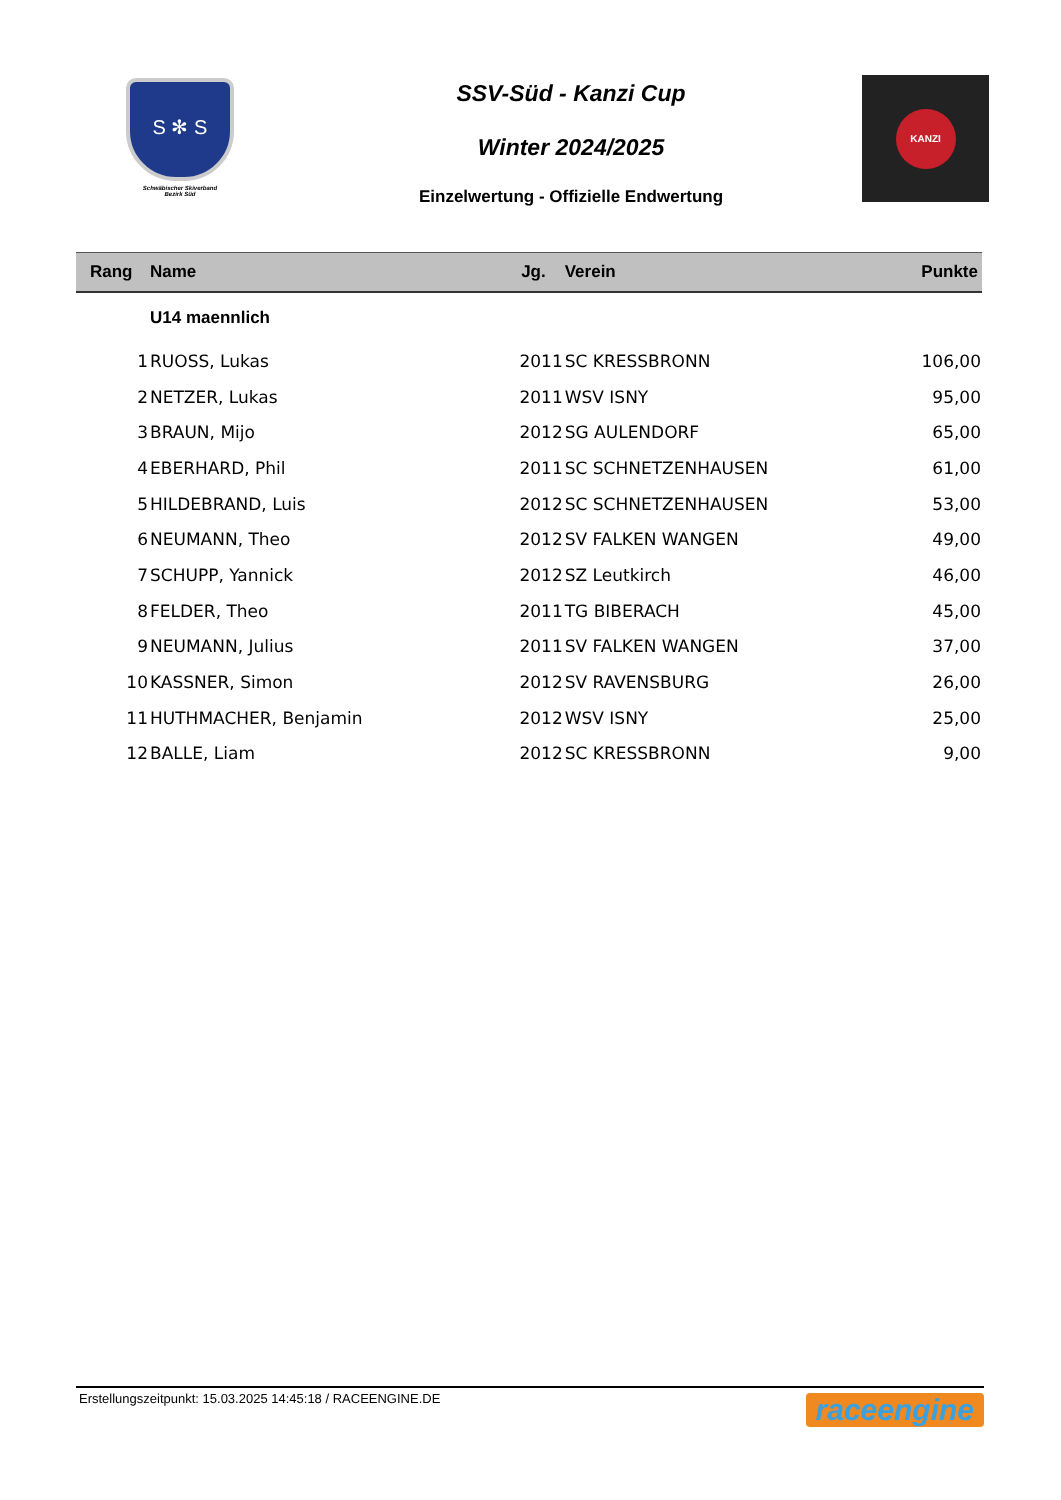S ✻ S
Schwäbischer Skiverband
Bezirk Süd
SSV-Süd - Kanzi Cup
Winter 2024/2025
Einzelwertung - Offizielle Endwertung
KANZI
| Rang | Name | Jg. | Verein | Punkte |
| --- | --- | --- | --- | --- |
| | U14 maennlich | | | |
| 1 | RUOSS, Lukas | 2011 | SC KRESSBRONN | 106,00 |
| 2 | NETZER, Lukas | 2011 | WSV ISNY | 95,00 |
| 3 | BRAUN, Mijo | 2012 | SG AULENDORF | 65,00 |
| 4 | EBERHARD, Phil | 2011 | SC SCHNETZENHAUSEN | 61,00 |
| 5 | HILDEBRAND, Luis | 2012 | SC SCHNETZENHAUSEN | 53,00 |
| 6 | NEUMANN, Theo | 2012 | SV FALKEN WANGEN | 49,00 |
| 7 | SCHUPP, Yannick | 2012 | SZ Leutkirch | 46,00 |
| 8 | FELDER, Theo | 2011 | TG BIBERACH | 45,00 |
| 9 | NEUMANN, Julius | 2011 | SV FALKEN WANGEN | 37,00 |
| 10 | KASSNER, Simon | 2012 | SV RAVENSBURG | 26,00 |
| 11 | HUTHMACHER, Benjamin | 2012 | WSV ISNY | 25,00 |
| 12 | BALLE, Liam | 2012 | SC KRESSBRONN | 9,00 |
Erstellungszeitpunkt: 15.03.2025 14:45:18 / RACEENGINE.DE raceengine